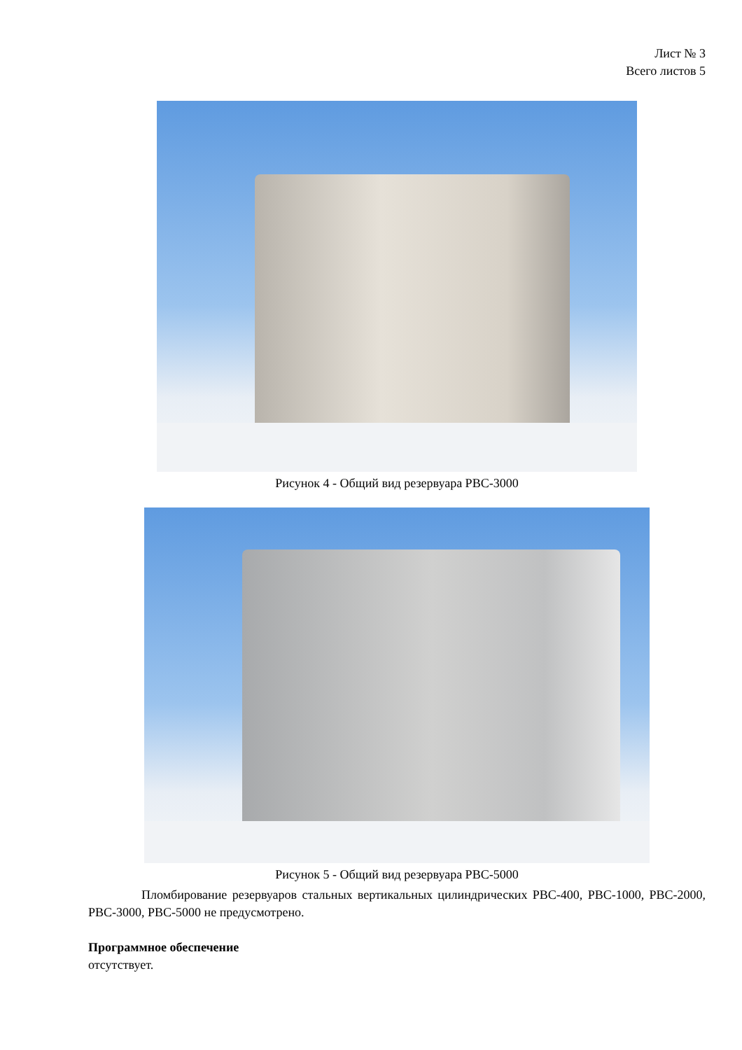Лист № 3
Всего листов 5
Рисунок 4 - Общий вид резервуара РВС-3000
Рисунок 5 - Общий вид резервуара РВС-5000
Пломбирование резервуаров стальных вертикальных цилиндрических РВС-400, РВС-1000, РВС-2000, РВС-3000, РВС-5000 не предусмотрено.
Программное обеспечение
отсутствует.